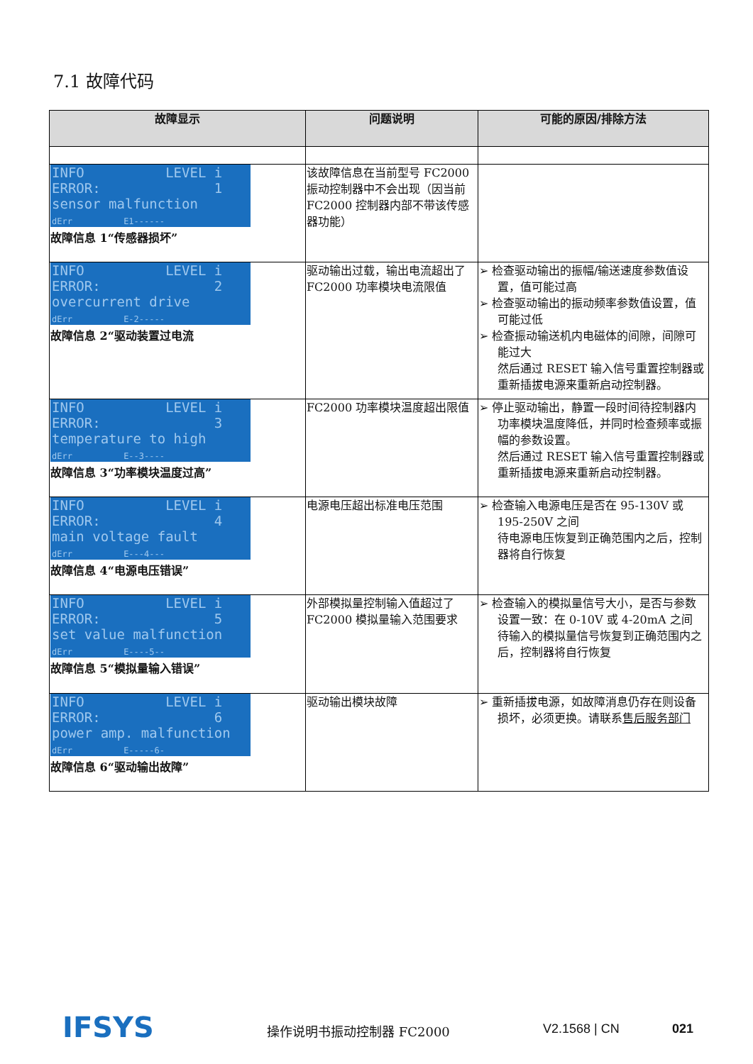7.1 故障代码
| 故障显示 | 问题说明 | 可能的原因/排除方法 |
| --- | --- | --- |
| INFO LEVEL i ERROR: 1 sensor malfunction dErr E1------ 故障信息 1“传感器损坏” | 该故障信息在当前型号 FC2000 振动控制器中不会出现（因当前 FC2000 控制器内部不带该传感器功能） | |
| INFO LEVEL i ERROR: 2 overcurrent drive dErr E-2----- 故障信息 2“驱动装置过电流 | 驱动输出过载，输出电流超出了 FC2000 功率模块电流限值 | ➢ 检查驱动输出的振幅/输送速度参数值设置，值可能过高 ➢ 检查驱动输出的振动频率参数值设置，值可能过低 ➢ 检查振动输送机内电磁体的间隙，间隙可能过大 然后通过 RESET 输入信号重置控制器或重新插拔电源来重新启动控制器。 |
| INFO LEVEL i ERROR: 3 temperature to high dErr E--3---- 故障信息 3“功率模块温度过高” | FC2000 功率模块温度超出限值 | ➢ 停止驱动输出，静置一段时间待控制器内功率模块温度降低，并同时检查频率或振幅的参数设置。 然后通过 RESET 输入信号重置控制器或重新插拔电源来重新启动控制器。 |
| INFO LEVEL i ERROR: 4 main voltage fault dErr E---4--- 故障信息 4“电源电压错误” | 电源电压超出标准电压范围 | ➢ 检查输入电源电压是否在 95-130V 或 195-250V 之间 待电源电压恢复到正确范围内之后，控制器将自行恢复 |
| INFO LEVEL i ERROR: 5 set value malfunction dErr E----5-- 故障信息 5“模拟量输入错误” | 外部模拟量控制输入值超过了 FC2000 模拟量输入范围要求 | ➢ 检查输入的模拟量信号大小，是否与参数设置一致：在 0-10V 或 4-20mA 之间 待输入的模拟量信号恢复到正确范围内之后，控制器将自行恢复 |
| INFO LEVEL i ERROR: 6 power amp. malfunction dErr E-----6- 故障信息 6“驱动输出故障” | 驱动输出模块故障 | ➢ 重新插拔电源，如故障消息仍存在则设备损坏，必须更换。请联系 售后服务部门 |
IFSYS 操作说明书振动控制器 FC2000 V2.1568 | CN 021